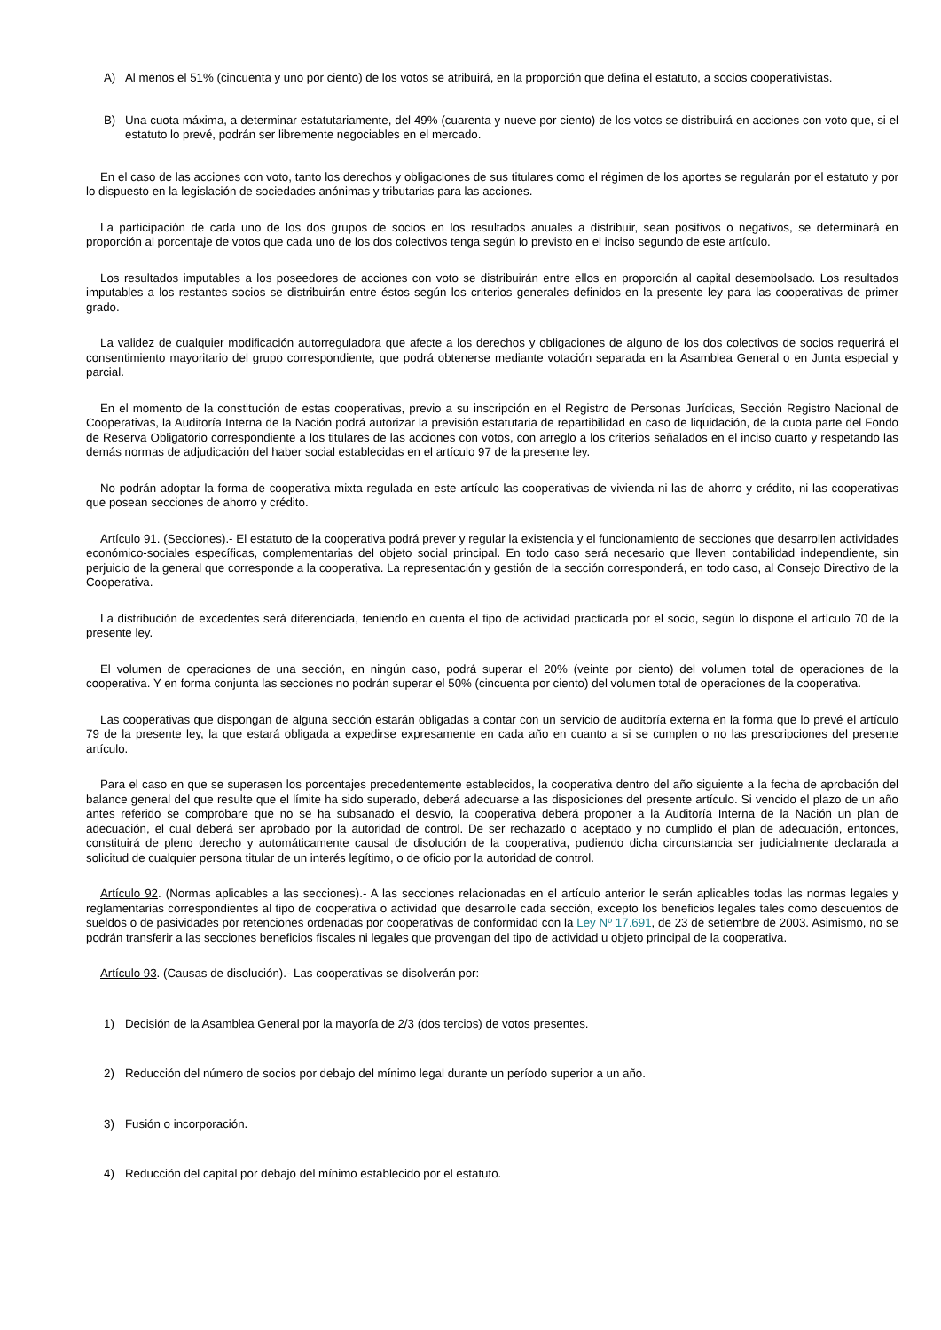A) Al menos el 51% (cincuenta y uno por ciento) de los votos se atribuirá, en la proporción que defina el estatuto, a socios cooperativistas.
B) Una cuota máxima, a determinar estatutariamente, del 49% (cuarenta y nueve por ciento) de los votos se distribuirá en acciones con voto que, si el estatuto lo prevé, podrán ser libremente negociables en el mercado.
En el caso de las acciones con voto, tanto los derechos y obligaciones de sus titulares como el régimen de los aportes se regularán por el estatuto y por lo dispuesto en la legislación de sociedades anónimas y tributarias para las acciones.
La participación de cada uno de los dos grupos de socios en los resultados anuales a distribuir, sean positivos o negativos, se determinará en proporción al porcentaje de votos que cada uno de los dos colectivos tenga según lo previsto en el inciso segundo de este artículo.
Los resultados imputables a los poseedores de acciones con voto se distribuirán entre ellos en proporción al capital desembolsado. Los resultados imputables a los restantes socios se distribuirán entre éstos según los criterios generales definidos en la presente ley para las cooperativas de primer grado.
La validez de cualquier modificación autorreguladora que afecte a los derechos y obligaciones de alguno de los dos colectivos de socios requerirá el consentimiento mayoritario del grupo correspondiente, que podrá obtenerse mediante votación separada en la Asamblea General o en Junta especial y parcial.
En el momento de la constitución de estas cooperativas, previo a su inscripción en el Registro de Personas Jurídicas, Sección Registro Nacional de Cooperativas, la Auditoría Interna de la Nación podrá autorizar la previsión estatutaria de repartibilidad en caso de liquidación, de la cuota parte del Fondo de Reserva Obligatorio correspondiente a los titulares de las acciones con votos, con arreglo a los criterios señalados en el inciso cuarto y respetando las demás normas de adjudicación del haber social establecidas en el artículo 97 de la presente ley.
No podrán adoptar la forma de cooperativa mixta regulada en este artículo las cooperativas de vivienda ni las de ahorro y crédito, ni las cooperativas que posean secciones de ahorro y crédito.
Artículo 91. (Secciones).- El estatuto de la cooperativa podrá prever y regular la existencia y el funcionamiento de secciones que desarrollen actividades económico-sociales específicas, complementarias del objeto social principal. En todo caso será necesario que lleven contabilidad independiente, sin perjuicio de la general que corresponde a la cooperativa. La representación y gestión de la sección corresponderá, en todo caso, al Consejo Directivo de la Cooperativa.
La distribución de excedentes será diferenciada, teniendo en cuenta el tipo de actividad practicada por el socio, según lo dispone el artículo 70 de la presente ley.
El volumen de operaciones de una sección, en ningún caso, podrá superar el 20% (veinte por ciento) del volumen total de operaciones de la cooperativa. Y en forma conjunta las secciones no podrán superar el 50% (cincuenta por ciento) del volumen total de operaciones de la cooperativa.
Las cooperativas que dispongan de alguna sección estarán obligadas a contar con un servicio de auditoría externa en la forma que lo prevé el artículo 79 de la presente ley, la que estará obligada a expedirse expresamente en cada año en cuanto a si se cumplen o no las prescripciones del presente artículo.
Para el caso en que se superasen los porcentajes precedentemente establecidos, la cooperativa dentro del año siguiente a la fecha de aprobación del balance general del que resulte que el límite ha sido superado, deberá adecuarse a las disposiciones del presente artículo. Si vencido el plazo de un año antes referido se comprobare que no se ha subsanado el desvío, la cooperativa deberá proponer a la Auditoría Interna de la Nación un plan de adecuación, el cual deberá ser aprobado por la autoridad de control. De ser rechazado o aceptado y no cumplido el plan de adecuación, entonces, constituirá de pleno derecho y automáticamente causal de disolución de la cooperativa, pudiendo dicha circunstancia ser judicialmente declarada a solicitud de cualquier persona titular de un interés legítimo, o de oficio por la autoridad de control.
Artículo 92. (Normas aplicables a las secciones).- A las secciones relacionadas en el artículo anterior le serán aplicables todas las normas legales y reglamentarias correspondientes al tipo de cooperativa o actividad que desarrolle cada sección, excepto los beneficios legales tales como descuentos de sueldos o de pasividades por retenciones ordenadas por cooperativas de conformidad con la Ley Nº 17.691, de 23 de setiembre de 2003. Asimismo, no se podrán transferir a las secciones beneficios fiscales ni legales que provengan del tipo de actividad u objeto principal de la cooperativa.
Artículo 93. (Causas de disolución).- Las cooperativas se disolverán por:
1) Decisión de la Asamblea General por la mayoría de 2/3 (dos tercios) de votos presentes.
2) Reducción del número de socios por debajo del mínimo legal durante un período superior a un año.
3) Fusión o incorporación.
4) Reducción del capital por debajo del mínimo establecido por el estatuto.